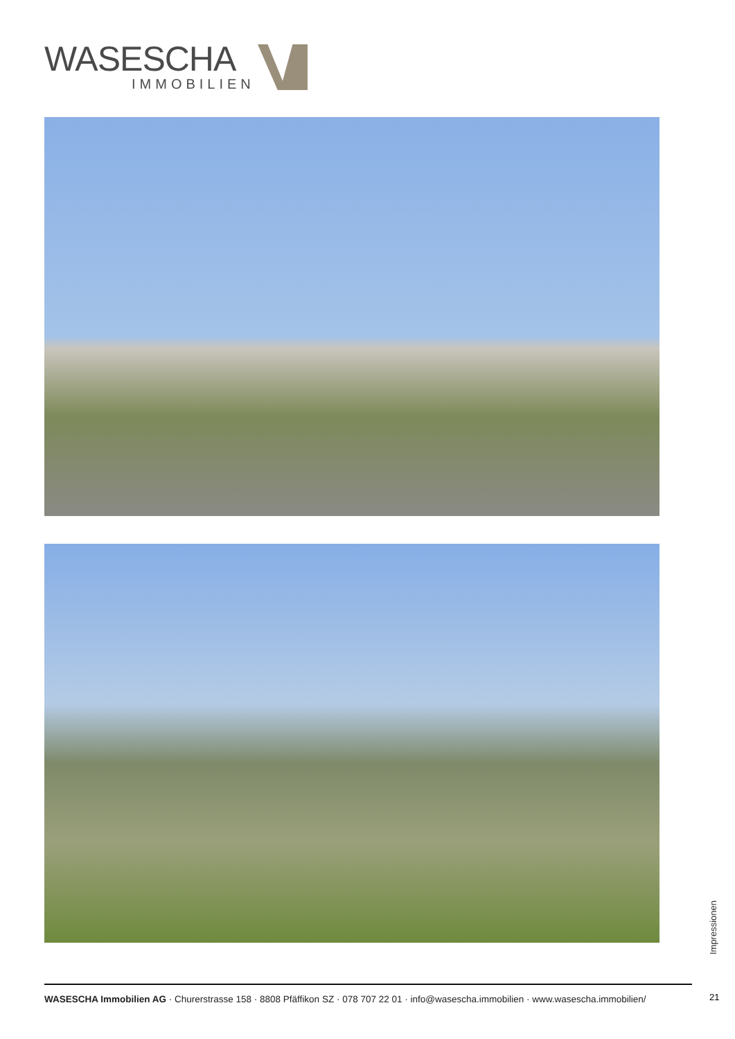WASESCHA
IMMOBILIEN
Impressionen
WASESCHA Immobilien AG · Churerstrasse 158 · 8808 Pfäffikon SZ · 078 707 22 01 · info@wasescha.immobilien · www.wasescha.immobilien/
21